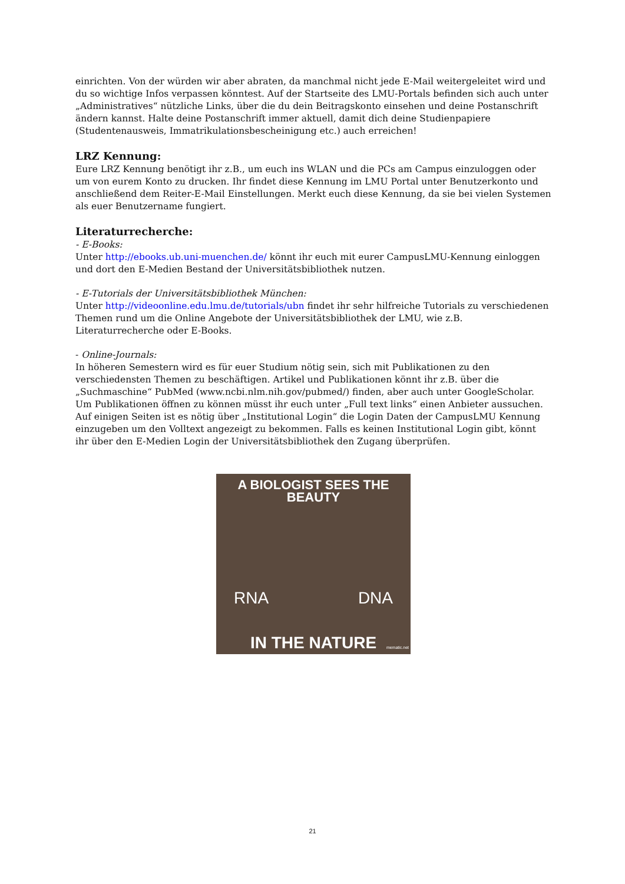einrichten. Von der würden wir aber abraten, da manchmal nicht jede E-Mail weitergeleitet wird und du so wichtige Infos verpassen könntest. Auf der Startseite des LMU-Portals befinden sich auch unter „Administratives“ nützliche Links, über die du dein Beitragskonto einsehen und deine Postanschrift ändern kannst. Halte deine Postanschrift immer aktuell, damit dich deine Studienpapiere (Studentenausweis, Immatrikulationsbescheinigung etc.) auch erreichen!
LRZ Kennung:
Eure LRZ Kennung benötigt ihr z.B., um euch ins WLAN und die PCs am Campus einzuloggen oder um von eurem Konto zu drucken. Ihr findet diese Kennung im LMU Portal unter Benutzerkonto und anschließend dem Reiter-E-Mail Einstellungen. Merkt euch diese Kennung, da sie bei vielen Systemen als euer Benutzername fungiert.
Literaturrecherche:
- E-Books:
Unter http://ebooks.ub.uni-muenchen.de/ könnt ihr euch mit eurer CampusLMU-Kennung einloggen und dort den E-Medien Bestand der Universitätsbibliothek nutzen.
- E-Tutorials der Universitätsbibliothek München:
Unter http://videoonline.edu.lmu.de/tutorials/ubn findet ihr sehr hilfreiche Tutorials zu verschiedenen Themen rund um die Online Angebote der Universitätsbibliothek der LMU, wie z.B. Literaturrecherche oder E-Books.
- Online-Journals:
In höheren Semestern wird es für euer Studium nötig sein, sich mit Publikationen zu den verschiedensten Themen zu beschäftigen. Artikel und Publikationen könnt ihr z.B. über die „Suchmaschine“ PubMed (www.ncbi.nlm.nih.gov/pubmed/) finden, aber auch unter GoogleScholar.
Um Publikationen öffnen zu können müsst ihr euch unter „Full text links“ einen Anbieter aussuchen. Auf einigen Seiten ist es nötig über „Institutional Login“ die Login Daten der CampusLMU Kennung einzugeben um den Volltext angezeigt zu bekommen. Falls es keinen Institutional Login gibt, könnt ihr über den E-Medien Login der Universitätsbibliothek den Zugang überprüfen.
A BIOLOGIST SEES THE BEAUTY
RNA DNA
IN THE NATURE
mematic.net
21